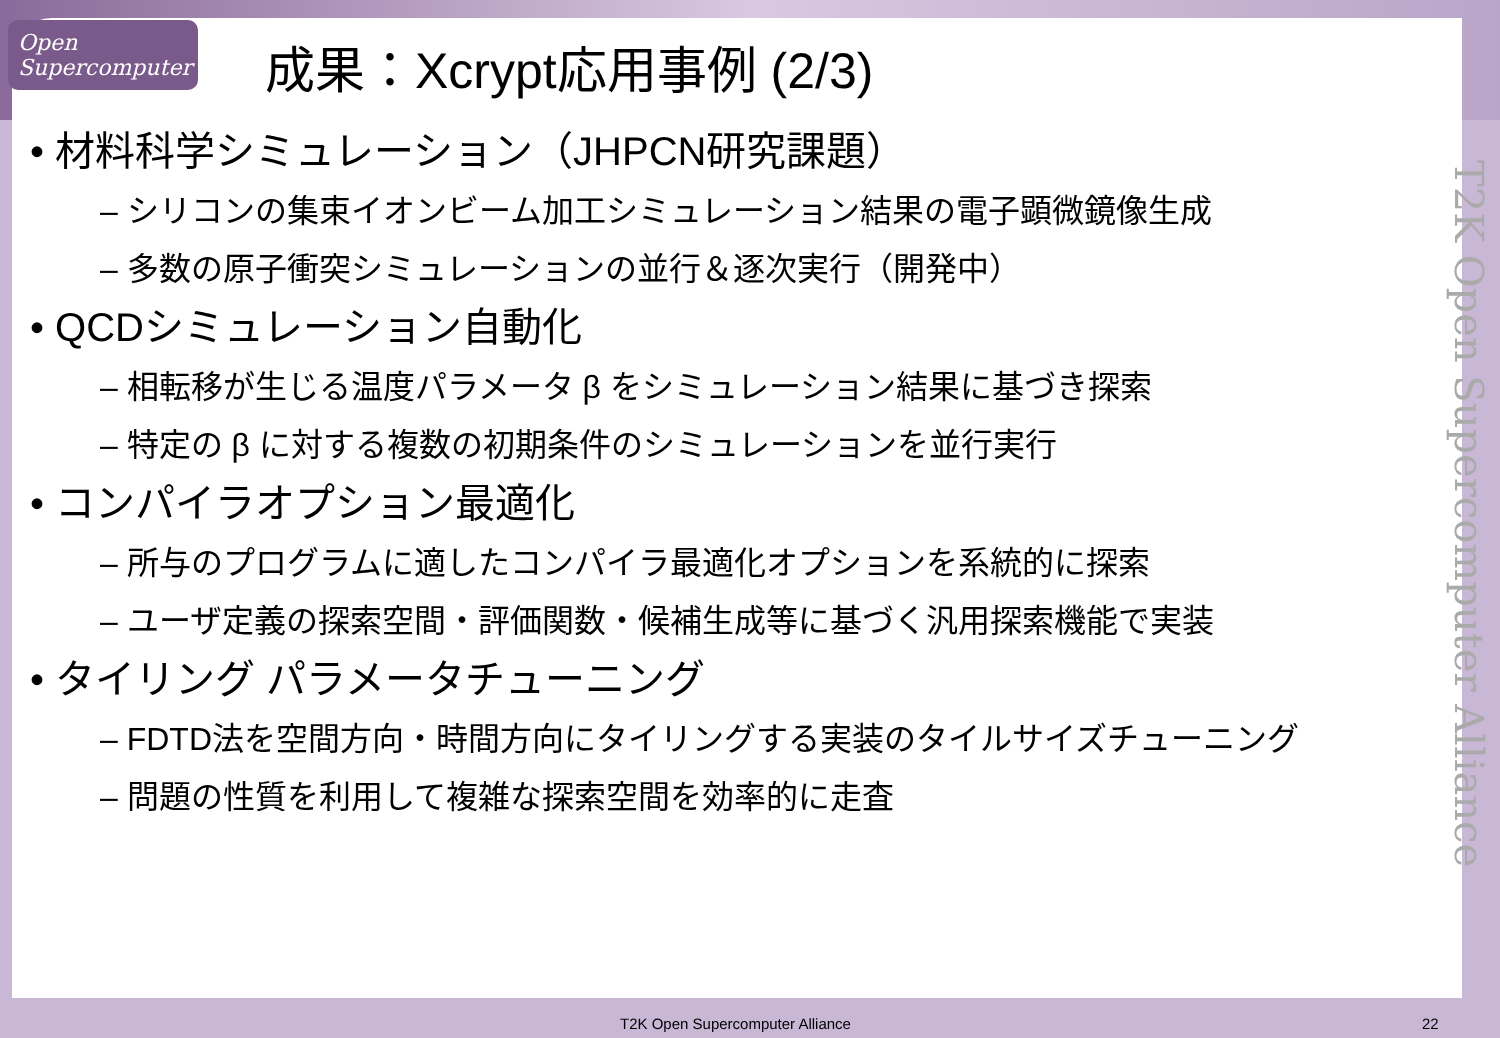Open Supercomputer
成果：Xcrypt応用事例 (2/3)
• 材料科学シミュレーション（JHPCN研究課題）
– シリコンの集束イオンビーム加工シミュレーション結果の電子顕微鏡像生成
– 多数の原子衝突シミュレーションの並行＆逐次実行（開発中）
• QCDシミュレーション自動化
– 相転移が生じる温度パラメータ β をシミュレーション結果に基づき探索
– 特定の β に対する複数の初期条件のシミュレーションを並行実行
• コンパイラオプション最適化
– 所与のプログラムに適したコンパイラ最適化オプションを系統的に探索
– ユーザ定義の探索空間・評価関数・候補生成等に基づく汎用探索機能で実装
• タイリング パラメータチューニング
– FDTD法を空間方向・時間方向にタイリングする実装のタイルサイズチューニング
– 問題の性質を利用して複雑な探索空間を効率的に走査
T2K Open Supercomputer Alliance
T2K Open Supercomputer Alliance 22